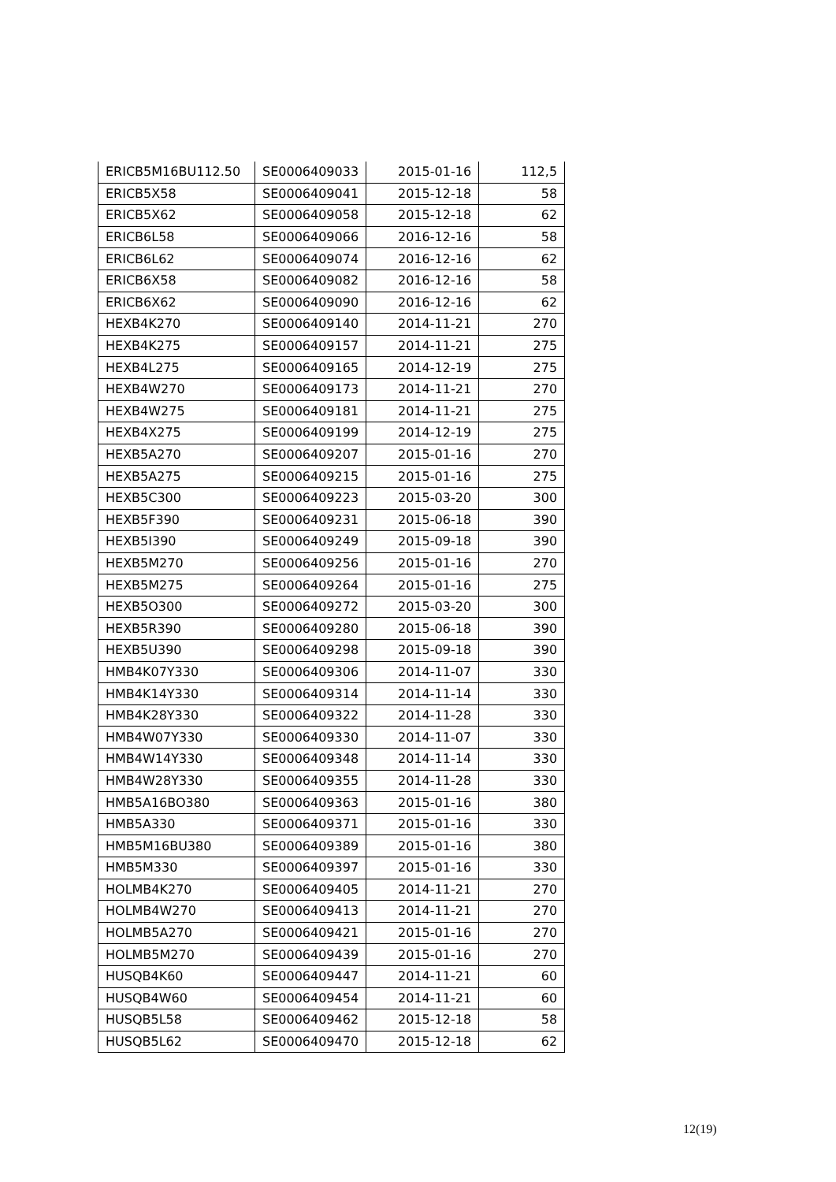| ERICB5M16BU112.50 | SE0006409033 | 2015-01-16 | 112,5 |
| ERICB5X58 | SE0006409041 | 2015-12-18 | 58 |
| ERICB5X62 | SE0006409058 | 2015-12-18 | 62 |
| ERICB6L58 | SE0006409066 | 2016-12-16 | 58 |
| ERICB6L62 | SE0006409074 | 2016-12-16 | 62 |
| ERICB6X58 | SE0006409082 | 2016-12-16 | 58 |
| ERICB6X62 | SE0006409090 | 2016-12-16 | 62 |
| HEXB4K270 | SE0006409140 | 2014-11-21 | 270 |
| HEXB4K275 | SE0006409157 | 2014-11-21 | 275 |
| HEXB4L275 | SE0006409165 | 2014-12-19 | 275 |
| HEXB4W270 | SE0006409173 | 2014-11-21 | 270 |
| HEXB4W275 | SE0006409181 | 2014-11-21 | 275 |
| HEXB4X275 | SE0006409199 | 2014-12-19 | 275 |
| HEXB5A270 | SE0006409207 | 2015-01-16 | 270 |
| HEXB5A275 | SE0006409215 | 2015-01-16 | 275 |
| HEXB5C300 | SE0006409223 | 2015-03-20 | 300 |
| HEXB5F390 | SE0006409231 | 2015-06-18 | 390 |
| HEXB5I390 | SE0006409249 | 2015-09-18 | 390 |
| HEXB5M270 | SE0006409256 | 2015-01-16 | 270 |
| HEXB5M275 | SE0006409264 | 2015-01-16 | 275 |
| HEXB5O300 | SE0006409272 | 2015-03-20 | 300 |
| HEXB5R390 | SE0006409280 | 2015-06-18 | 390 |
| HEXB5U390 | SE0006409298 | 2015-09-18 | 390 |
| HMB4K07Y330 | SE0006409306 | 2014-11-07 | 330 |
| HMB4K14Y330 | SE0006409314 | 2014-11-14 | 330 |
| HMB4K28Y330 | SE0006409322 | 2014-11-28 | 330 |
| HMB4W07Y330 | SE0006409330 | 2014-11-07 | 330 |
| HMB4W14Y330 | SE0006409348 | 2014-11-14 | 330 |
| HMB4W28Y330 | SE0006409355 | 2014-11-28 | 330 |
| HMB5A16BO380 | SE0006409363 | 2015-01-16 | 380 |
| HMB5A330 | SE0006409371 | 2015-01-16 | 330 |
| HMB5M16BU380 | SE0006409389 | 2015-01-16 | 380 |
| HMB5M330 | SE0006409397 | 2015-01-16 | 330 |
| HOLMB4K270 | SE0006409405 | 2014-11-21 | 270 |
| HOLMB4W270 | SE0006409413 | 2014-11-21 | 270 |
| HOLMB5A270 | SE0006409421 | 2015-01-16 | 270 |
| HOLMB5M270 | SE0006409439 | 2015-01-16 | 270 |
| HUSQB4K60 | SE0006409447 | 2014-11-21 | 60 |
| HUSQB4W60 | SE0006409454 | 2014-11-21 | 60 |
| HUSQB5L58 | SE0006409462 | 2015-12-18 | 58 |
| HUSQB5L62 | SE0006409470 | 2015-12-18 | 62 |
12(19)